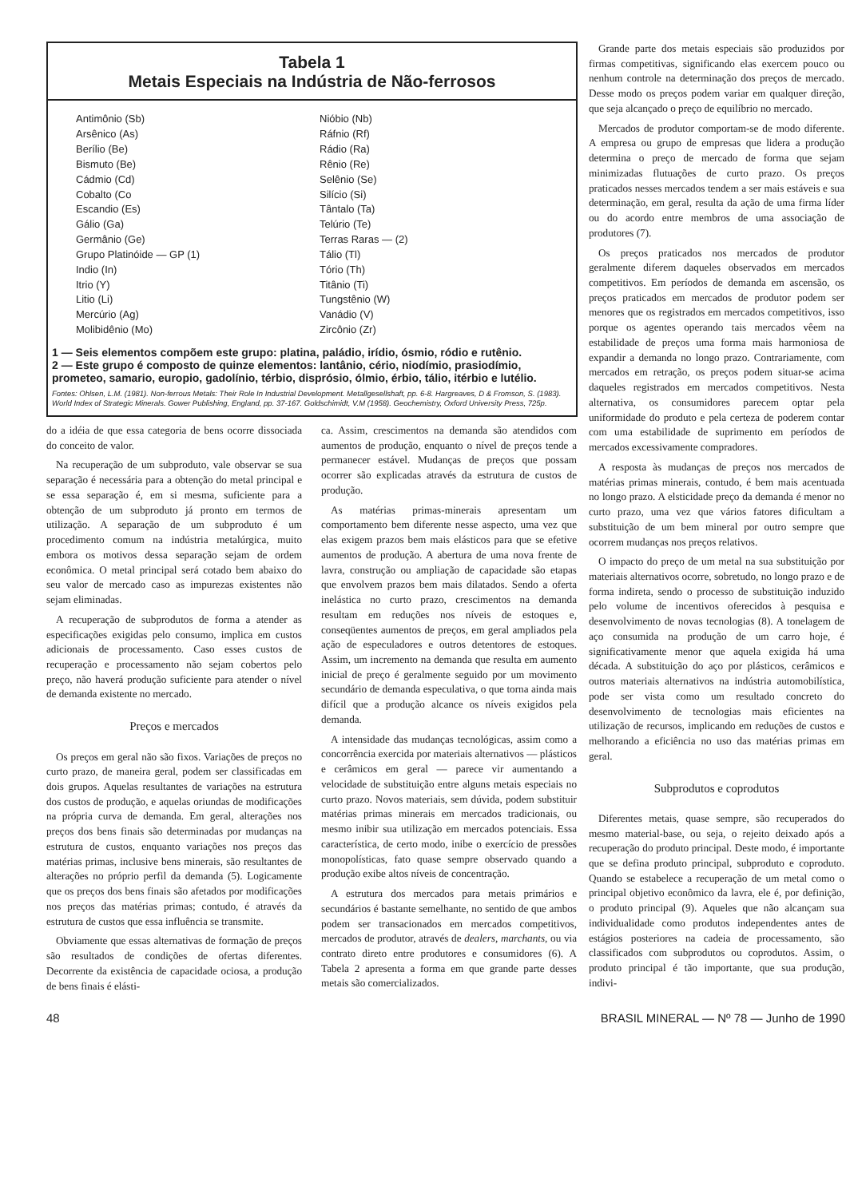Tabela 1
Metais Especiais na Indústria de Não-ferrosos
Antimônio (Sb)
Arsênico (As)
Berílio (Be)
Bismuto (Be)
Cádmio (Cd)
Cobalto (Co
Escandio (Es)
Gálio (Ga)
Germânio (Ge)
Grupo Platinóide — GP (1)
Indio (In)
Itrio (Y)
Litio (Li)
Mercúrio (Ag)
Molibidênio (Mo)
Nióbio (Nb)
Ráfnio (Rf)
Rádio (Ra)
Rênio (Re)
Selênio (Se)
Silício (Si)
Tântalo (Ta)
Telúrio (Te)
Terras Raras — (2)
Tálio (Tl)
Tório (Th)
Titânio (Ti)
Tungstênio (W)
Vanádio (V)
Zircônio (Zr)
1 — Seis elementos compõem este grupo: platina, paládio, irídio, ósmio, ródio e rutênio.
2 — Este grupo é composto de quinze elementos: lantânio, cério, niodímio, prasiodímio, prometeo, samario, europio, gadolínio, térbio, disprósio, ólmio, érbio, tálio, itérbio e lutélio.
Fontes: Ohlsen, L.M. (1981). Non-ferrous Metals: Their Role In Industrial Development. Metallgesellshaft, pp. 6-8. Hargreaves, D & Fromson, S. (1983). World Index of Strategic Minerals. Gower Publishing, England, pp. 37-167. Goldschimidt, V.M (1958). Geochemistry, Oxford University Press, 725p.
do a idéia de que essa categoria de bens ocorre dissociada do conceito de valor.
Na recuperação de um subproduto, vale observar se sua separação é necessária para a obtenção do metal principal e se essa separação é, em si mesma, suficiente para a obtenção de um subproduto já pronto em termos de utilização. A separação de um subproduto é um procedimento comum na indústria metalúrgica, muito embora os motivos dessa separação sejam de ordem econômica. O metal principal será cotado bem abaixo do seu valor de mercado caso as impurezas existentes não sejam eliminadas.
A recuperação de subprodutos de forma a atender as especificações exigidas pelo consumo, implica em custos adicionais de processamento. Caso esses custos de recuperação e processamento não sejam cobertos pelo preço, não haverá produção suficiente para atender o nível de demanda existente no mercado.
Preços e mercados
Os preços em geral não são fixos. Variações de preços no curto prazo, de maneira geral, podem ser classificadas em dois grupos. Aquelas resultantes de variações na estrutura dos custos de produção, e aquelas oriundas de modificações na própria curva de demanda. Em geral, alterações nos preços dos bens finais são determinadas por mudanças na estrutura de custos, enquanto variações nos preços das matérias primas, inclusive bens minerais, são resultantes de alterações no próprio perfil da demanda (5). Logicamente que os preços dos bens finais são afetados por modificações nos preços das matérias primas; contudo, é através da estrutura de custos que essa influência se transmite.
Obviamente que essas alternativas de formação de preços são resultados de condições de ofertas diferentes. Decorrente da existência de capacidade ociosa, a produção de bens finais é elásti-
ca. Assim, crescimentos na demanda são atendidos com aumentos de produção, enquanto o nível de preços tende a permanecer estável. Mudanças de preços que possam ocorrer são explicadas através da estrutura de custos de produção.
As matérias primas-minerais apresentam um comportamento bem diferente nesse aspecto, uma vez que elas exigem prazos bem mais elásticos para que se efetive aumentos de produção. A abertura de uma nova frente de lavra, construção ou ampliação de capacidade são etapas que envolvem prazos bem mais dilatados. Sendo a oferta inelástica no curto prazo, crescimentos na demanda resultam em reduções nos níveis de estoques e, conseqüentes aumentos de preços, em geral ampliados pela ação de especuladores e outros detentores de estoques. Assim, um incremento na demanda que resulta em aumento inicial de preço é geralmente seguido por um movimento secundário de demanda especulativa, o que torna ainda mais difícil que a produção alcance os níveis exigidos pela demanda.
A intensidade das mudanças tecnológicas, assim como a concorrência exercida por materiais alternativos — plásticos e cerâmicos em geral — parece vir aumentando a velocidade de substituição entre alguns metais especiais no curto prazo. Novos materiais, sem dúvida, podem substituir matérias primas minerais em mercados tradicionais, ou mesmo inibir sua utilização em mercados potenciais. Essa característica, de certo modo, inibe o exercício de pressões monopolísticas, fato quase sempre observado quando a produção exibe altos níveis de concentração.
A estrutura dos mercados para metais primários e secundários é bastante semelhante, no sentido de que ambos podem ser transacionados em mercados competitivos, mercados de produtor, através de dealers, marchants, ou via contrato direto entre produtores e consumidores (6). A Tabela 2 apresenta a forma em que grande parte desses metais são comercializados.
Grande parte dos metais especiais são produzidos por firmas competitivas, significando elas exercem pouco ou nenhum controle na determinação dos preços de mercado. Desse modo os preços podem variar em qualquer direção, que seja alcançado o preço de equilíbrio no mercado.
Mercados de produtor comportam-se de modo diferente. A empresa ou grupo de empresas que lidera a produção determina o preço de mercado de forma que sejam minimizadas flutuações de curto prazo. Os preços praticados nesses mercados tendem a ser mais estáveis e sua determinação, em geral, resulta da ação de uma firma líder ou do acordo entre membros de uma associação de produtores (7).
Os preços praticados nos mercados de produtor geralmente diferem daqueles observados em mercados competitivos. Em períodos de demanda em ascensão, os preços praticados em mercados de produtor podem ser menores que os registrados em mercados competitivos, isso porque os agentes operando tais mercados vêem na estabilidade de preços uma forma mais harmoniosa de expandir a demanda no longo prazo. Contrariamente, com mercados em retração, os preços podem situar-se acima daqueles registrados em mercados competitivos. Nesta alternativa, os consumidores parecem optar pela uniformidade do produto e pela certeza de poderem contar com uma estabilidade de suprimento em períodos de mercados excessivamente compradores.
A resposta às mudanças de preços nos mercados de matérias primas minerais, contudo, é bem mais acentuada no longo prazo. A elsticidade preço da demanda é menor no curto prazo, uma vez que vários fatores dificultam a substituição de um bem mineral por outro sempre que ocorrem mudanças nos preços relativos.
O impacto do preço de um metal na sua substituição por materiais alternativos ocorre, sobretudo, no longo prazo e de forma indireta, sendo o processo de substituição induzido pelo volume de incentivos oferecidos à pesquisa e desenvolvimento de novas tecnologias (8). A tonelagem de aço consumida na produção de um carro hoje, é significativamente menor que aquela exigida há uma década. A substituição do aço por plásticos, cerâmicos e outros materiais alternativos na indústria automobilística, pode ser vista como um resultado concreto do desenvolvimento de tecnologias mais eficientes na utilização de recursos, implicando em reduções de custos e melhorando a eficiência no uso das matérias primas em geral.
Subprodutos e coprodutos
Diferentes metais, quase sempre, são recuperados do mesmo material-base, ou seja, o rejeito deixado após a recuperação do produto principal. Deste modo, é importante que se defina produto principal, subproduto e coproduto. Quando se estabelece a recuperação de um metal como o principal objetivo econômico da lavra, ele é, por definição, o produto principal (9). Aqueles que não alcançam sua individualidade como produtos independentes antes de estágios posteriores na cadeia de processamento, são classificados com subprodutos ou coprodutos. Assim, o produto principal é tão importante, que sua produção, indivi-
48 BRASIL MINERAL — Nº 78 — Junho de 1990